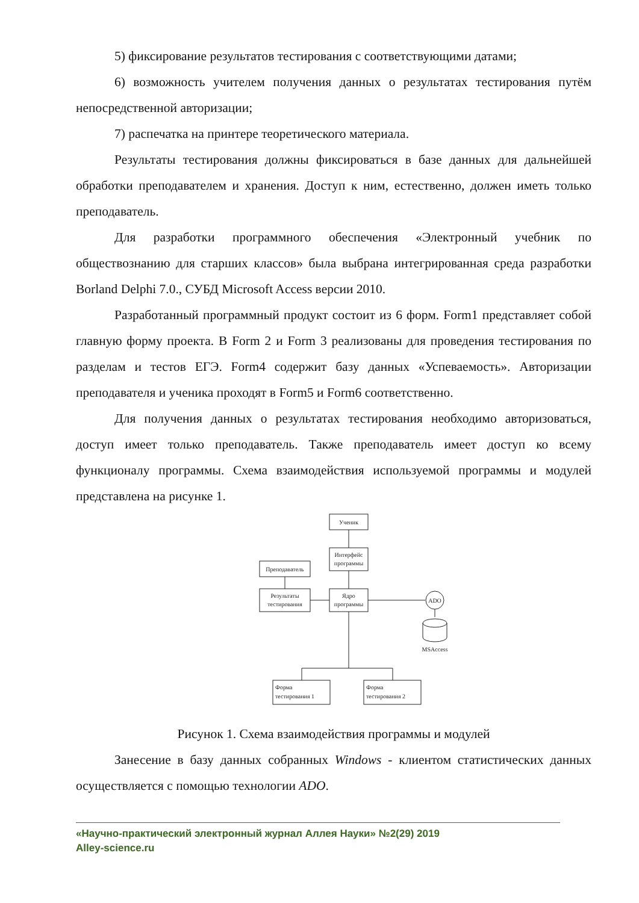5) фиксирование результатов тестирования с соответствующими датами;
6) возможность учителем получения данных о результатах тестирования путём непосредственной авторизации;
7) распечатка на принтере теоретического материала.
Результаты тестирования должны фиксироваться в базе данных для дальнейшей обработки преподавателем и хранения. Доступ к ним, естественно, должен иметь только преподаватель.
Для разработки программного обеспечения «Электронный учебник по обществознанию для старших классов» была выбрана интегрированная среда разработки Borland Delphi 7.0., СУБД Microsoft Access версии 2010.
Разработанный программный продукт состоит из 6 форм. Form1 представляет собой главную форму проекта. В Form 2 и Form 3 реализованы для проведения тестирования по разделам и тестов ЕГЭ. Form4 содержит базу данных «Успеваемость». Авторизации преподавателя и ученика проходят в Form5 и Form6 соответственно.
Для получения данных о результатах тестирования необходимо авторизоваться, доступ имеет только преподаватель. Также преподаватель имеет доступ ко всему функционалу программы. Схема взаимодействия используемой программы и модулей представлена на рисунке 1.
Ученик
Интерфейс
программы
Преподаватель
Результаты
тестирования
Ядро
программы
ADO
MSAccess
Форма
тестирования 1
Форма
тестирования 2
Рисунок 1. Схема взаимодействия программы и модулей
Занесение в базу данных собранных Windows - клиентом статистических данных осуществляется с помощью технологии ADO.
«Научно-практический электронный журнал Аллея Науки» №2(29) 2019
Alley-science.ru